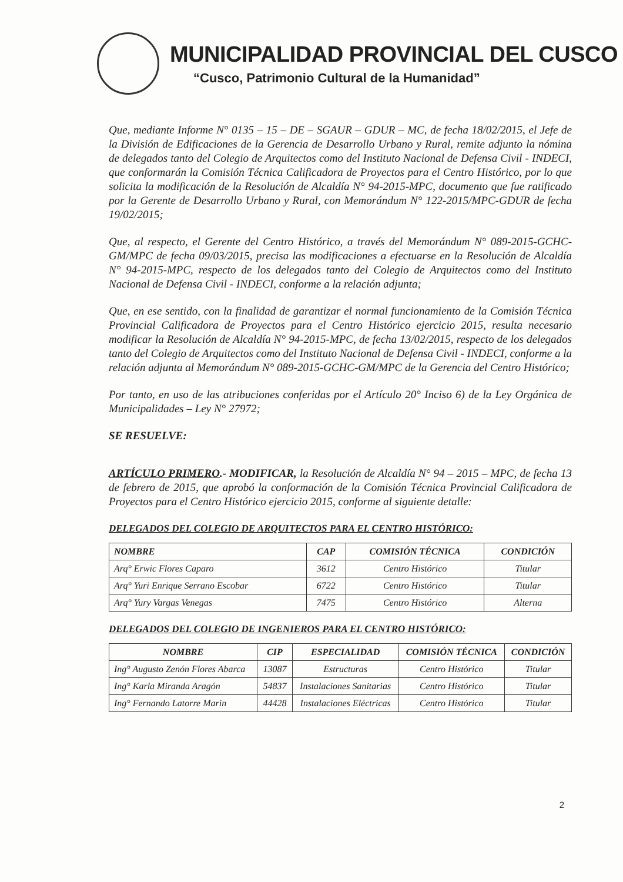MUNICIPALIDAD PROVINCIAL DEL CUSCO
“Cusco, Patrimonio Cultural de la Humanidad”
Que, mediante Informe N° 0135 – 15 – DE – SGAUR – GDUR – MC, de fecha 18/02/2015, el Jefe de la División de Edificaciones de la Gerencia de Desarrollo Urbano y Rural, remite adjunto la nómina de delegados tanto del Colegio de Arquitectos como del Instituto Nacional de Defensa Civil - INDECI, que conformarán la Comisión Técnica Calificadora de Proyectos para el Centro Histórico, por lo que solicita la modificación de la Resolución de Alcaldía N° 94-2015-MPC, documento que fue ratificado por la Gerente de Desarrollo Urbano y Rural, con Memorándum N° 122-2015/MPC-GDUR de fecha 19/02/2015;
Que, al respecto, el Gerente del Centro Histórico, a través del Memorándum N° 089-2015-GCHC-GM/MPC de fecha 09/03/2015, precisa las modificaciones a efectuarse en la Resolución de Alcaldía N° 94-2015-MPC, respecto de los delegados tanto del Colegio de Arquitectos como del Instituto Nacional de Defensa Civil - INDECI, conforme a la relación adjunta;
Que, en ese sentido, con la finalidad de garantizar el normal funcionamiento de la Comisión Técnica Provincial Calificadora de Proyectos para el Centro Histórico ejercicio 2015, resulta necesario modificar la Resolución de Alcaldía N° 94-2015-MPC, de fecha 13/02/2015, respecto de los delegados tanto del Colegio de Arquitectos como del Instituto Nacional de Defensa Civil - INDECI, conforme a la relación adjunta al Memorándum N° 089-2015-GCHC-GM/MPC de la Gerencia del Centro Histórico;
Por tanto, en uso de las atribuciones conferidas por el Artículo 20° Inciso 6) de la Ley Orgánica de Municipalidades – Ley N° 27972;
SE RESUELVE:
ARTÍCULO PRIMERO.- MODIFICAR, la Resolución de Alcaldía N° 94 – 2015 – MPC, de fecha 13 de febrero de 2015, que aprobó la conformación de la Comisión Técnica Provincial Calificadora de Proyectos para el Centro Histórico ejercicio 2015, conforme al siguiente detalle:
DELEGADOS DEL COLEGIO DE ARQUITECTOS PARA EL CENTRO HISTÓRICO:
| NOMBRE | CAP | COMISIÓN TÉCNICA | CONDICIÓN |
| --- | --- | --- | --- |
| Arq° Erwic Flores Caparo | 3612 | Centro Histórico | Titular |
| Arq° Yuri Enrique Serrano Escobar | 6722 | Centro Histórico | Titular |
| Arq° Yury Vargas Venegas | 7475 | Centro Histórico | Alterna |
DELEGADOS DEL COLEGIO DE INGENIEROS PARA EL CENTRO HISTÓRICO:
| NOMBRE | CIP | ESPECIALIDAD | COMISIÓN TÉCNICA | CONDICIÓN |
| --- | --- | --- | --- | --- |
| Ing° Augusto Zenón Flores Abarca | 13087 | Estructuras | Centro Histórico | Titular |
| Ing° Karla Miranda Aragón | 54837 | Instalaciones Sanitarias | Centro Histórico | Titular |
| Ing° Fernando Latorre Marin | 44428 | Instalaciones Eléctricas | Centro Histórico | Titular |
2